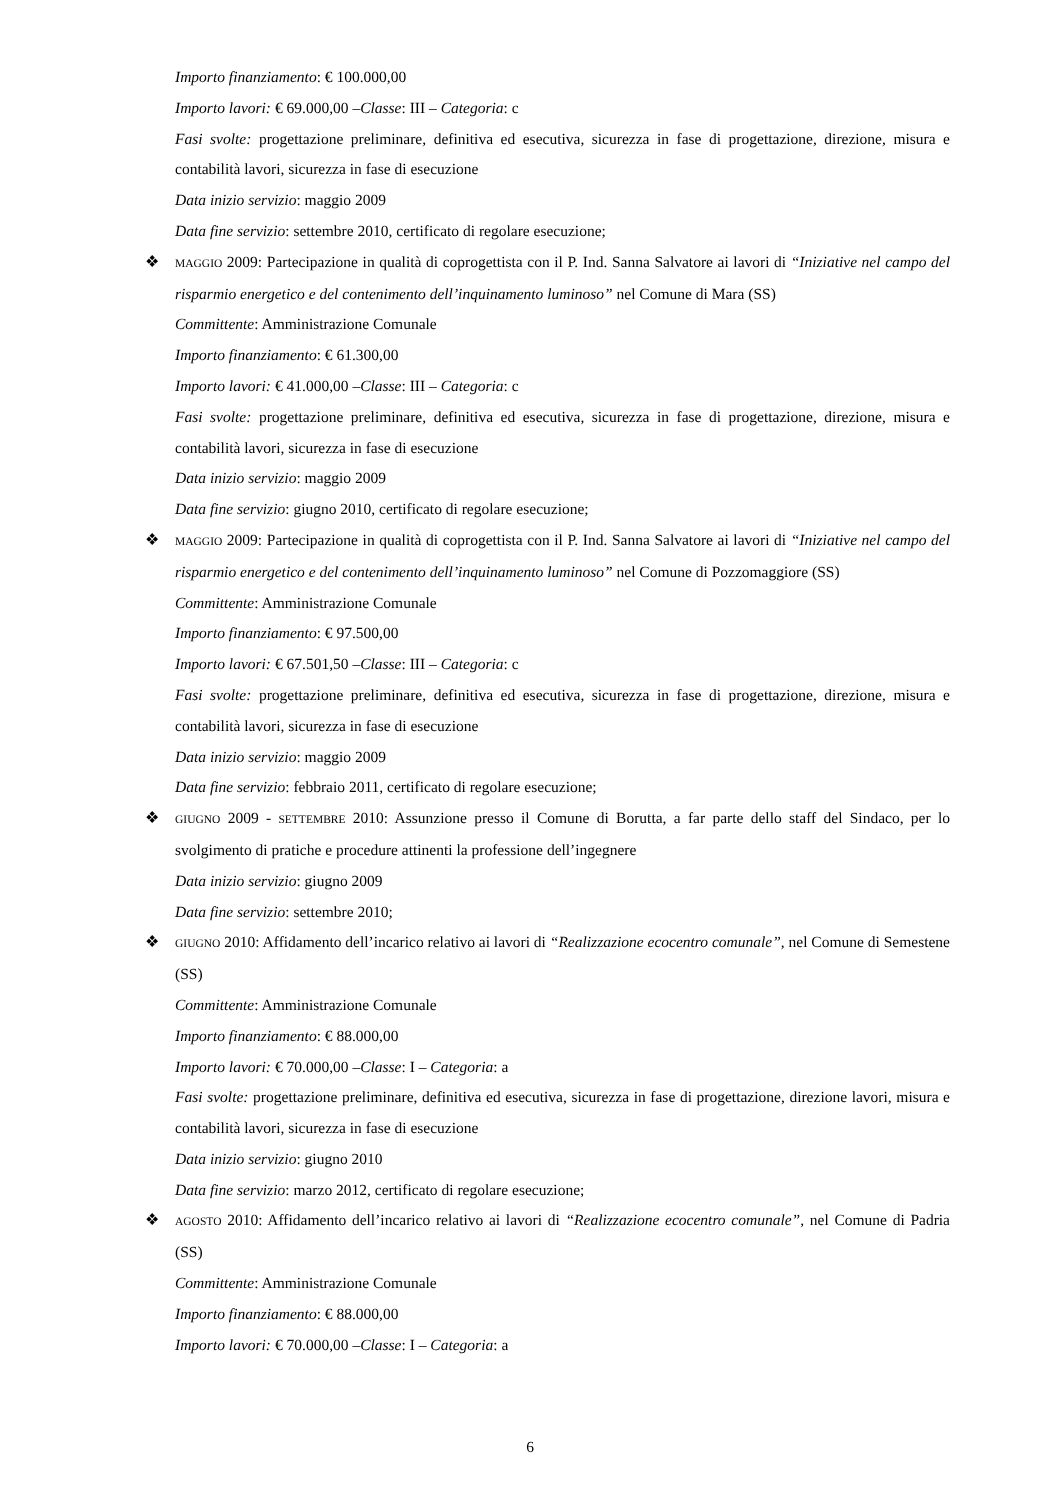Importo finanziamento: € 100.000,00
Importo lavori: € 69.000,00 –Classe: III – Categoria: c
Fasi svolte: progettazione preliminare, definitiva ed esecutiva, sicurezza in fase di progettazione, direzione, misura e contabilità lavori, sicurezza in fase di esecuzione
Data inizio servizio: maggio 2009
Data fine servizio: settembre 2010, certificato di regolare esecuzione;
❖ MAGGIO 2009: Partecipazione in qualità di coprogettista con il P. Ind. Sanna Salvatore ai lavori di “Iniziative nel campo del risparmio energetico e del contenimento dell’inquinamento luminoso” nel Comune di Mara (SS)
Committente: Amministrazione Comunale
Importo finanziamento: € 61.300,00
Importo lavori: € 41.000,00 –Classe: III – Categoria: c
Fasi svolte: progettazione preliminare, definitiva ed esecutiva, sicurezza in fase di progettazione, direzione, misura e contabilità lavori, sicurezza in fase di esecuzione
Data inizio servizio: maggio 2009
Data fine servizio: giugno 2010, certificato di regolare esecuzione;
❖ MAGGIO 2009: Partecipazione in qualità di coprogettista con il P. Ind. Sanna Salvatore ai lavori di “Iniziative nel campo del risparmio energetico e del contenimento dell’inquinamento luminoso” nel Comune di Pozzomaggiore (SS)
Committente: Amministrazione Comunale
Importo finanziamento: € 97.500,00
Importo lavori: € 67.501,50 –Classe: III – Categoria: c
Fasi svolte: progettazione preliminare, definitiva ed esecutiva, sicurezza in fase di progettazione, direzione, misura e contabilità lavori, sicurezza in fase di esecuzione
Data inizio servizio: maggio 2009
Data fine servizio: febbraio 2011, certificato di regolare esecuzione;
❖ GIUGNO 2009 - SETTEMBRE 2010: Assunzione presso il Comune di Borutta, a far parte dello staff del Sindaco, per lo svolgimento di pratiche e procedure attinenti la professione dell’ingegnere
Data inizio servizio: giugno 2009
Data fine servizio: settembre 2010;
❖ GIUGNO 2010: Affidamento dell’incarico relativo ai lavori di “Realizzazione ecocentro comunale”, nel Comune di Semestene (SS)
Committente: Amministrazione Comunale
Importo finanziamento: € 88.000,00
Importo lavori: € 70.000,00 –Classe: I – Categoria: a
Fasi svolte: progettazione preliminare, definitiva ed esecutiva, sicurezza in fase di progettazione, direzione lavori, misura e contabilità lavori, sicurezza in fase di esecuzione
Data inizio servizio: giugno 2010
Data fine servizio: marzo 2012, certificato di regolare esecuzione;
❖ AGOSTO 2010: Affidamento dell’incarico relativo ai lavori di “Realizzazione ecocentro comunale”, nel Comune di Padria (SS)
Committente: Amministrazione Comunale
Importo finanziamento: € 88.000,00
Importo lavori: € 70.000,00 –Classe: I – Categoria: a
6